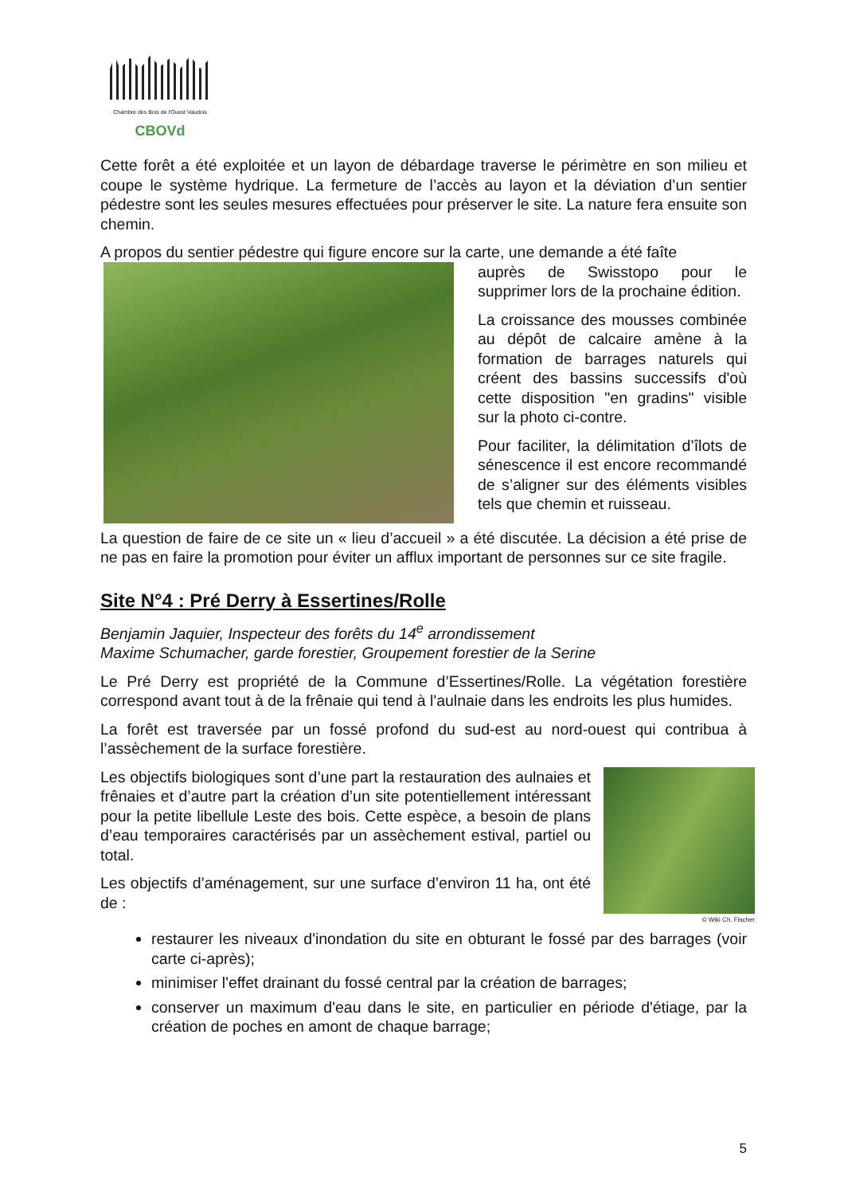Chambre des Bois de l'Ouest Vaudois
CBOVd
Cette forêt a été exploitée et un layon de débardage traverse le périmètre en son milieu et coupe le système hydrique. La fermeture de l’accès au layon et la déviation d’un sentier pédestre sont les seules mesures effectuées pour préserver le site. La nature fera ensuite son chemin.
A propos du sentier pédestre qui figure encore sur la carte, une demande a été faîte
auprès de Swisstopo pour le supprimer lors de la prochaine édition.
La croissance des mousses combinée au dépôt de calcaire amène à la formation de barrages naturels qui créent des bassins successifs d'où cette disposition "en gradins" visible sur la photo ci-contre.
Pour faciliter, la délimitation d’îlots de sénescence il est encore recommandé de s’aligner sur des éléments visibles tels que chemin et ruisseau.
La question de faire de ce site un « lieu d’accueil » a été discutée. La décision a été prise de ne pas en faire la promotion pour éviter un afflux important de personnes sur ce site fragile.
Site N°4 : Pré Derry à Essertines/Rolle
Benjamin Jaquier, Inspecteur des forêts du 14<sup>e</sup> arrondissement
Maxime Schumacher, garde forestier, Groupement forestier de la Serine
Le Pré Derry est propriété de la Commune d’Essertines/Rolle. La végétation forestière correspond avant tout à de la frênaie qui tend à l'aulnaie dans les endroits les plus humides.
La forêt est traversée par un fossé profond du sud-est au nord-ouest qui contribua à l’assèchement de la surface forestière.
Les objectifs biologiques sont d’une part la restauration des aulnaies et frênaies et d’autre part la création d’un site potentiellement intéressant pour la petite libellule Leste des bois. Cette espèce, a besoin de plans d’eau temporaires caractérisés par un assèchement estival, partiel ou total.
Les objectifs d’aménagement, sur une surface d’environ 11 ha, ont été de :
© Wiki Ch. Fischer
restaurer les niveaux d'inondation du site en obturant le fossé par des barrages (voir carte ci-après);
minimiser l'effet drainant du fossé central par la création de barrages;
conserver un maximum d'eau dans le site, en particulier en période d'étiage, par la création de poches en amont de chaque barrage;
5